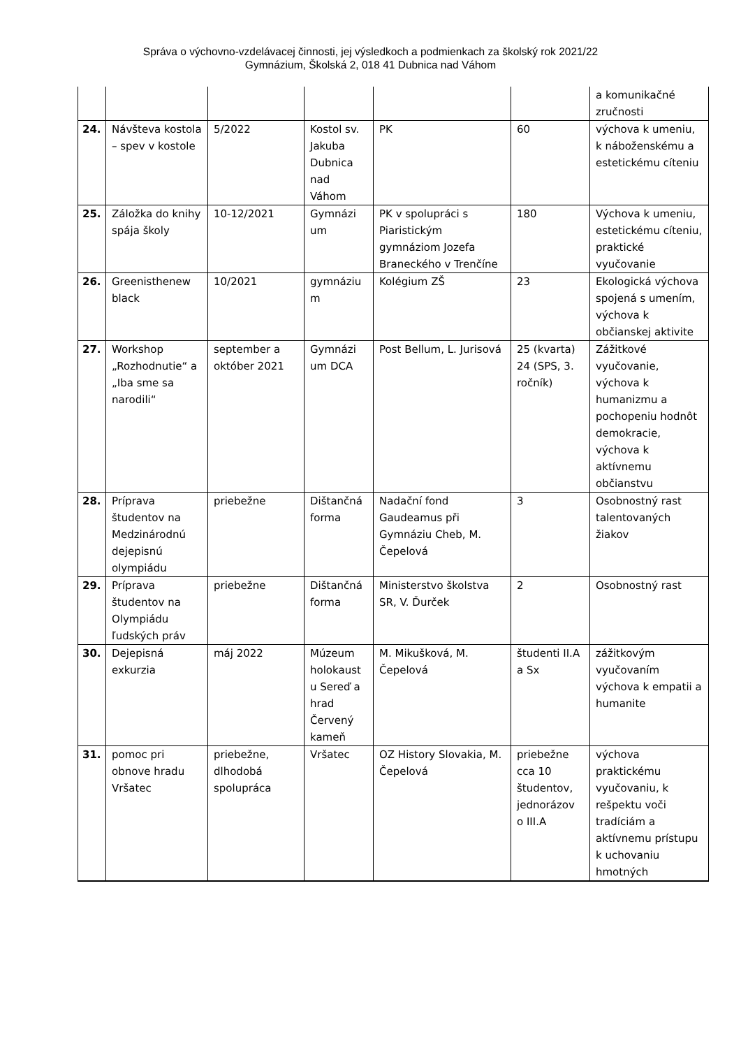Správa o výchovno-vzdelávacej činnosti, jej výsledkoch a podmienkach za školský rok 2021/22
Gymnázium, Školská 2, 018 41 Dubnica nad Váhom
| | | | | | | a komunikačné zručnosti |
| 24. | Návšteva kostola – spev v kostole | 5/2022 | Kostol sv. Jakuba Dubnica nad Váhom | PK | 60 | výchova k umeniu, k náboženskému a estetickému cíteniu |
| 25. | Záložka do knihy spája školy | 10-12/2021 | Gymnázi um | PK v spolupráci s Piaristickým gymnáziom Jozefa Braneckého v Trenčíne | 180 | Výchova k umeniu, estetickému cíteniu, praktické vyučovanie |
| 26. | Greenisthenew black | 10/2021 | gymnáziu m | Kolégium ZŠ | 23 | Ekologická výchova spojená s umením, výchova k občianskej aktivite |
| 27. | Workshop „Rozhodnutie“ a „Iba sme sa narodili“ | september a október 2021 | Gymnázi um DCA | Post Bellum, L. Jurisová | 25 (kvarta) 24 (SPS, 3. ročník) | Zážitkové vyučovanie, výchova k humanizmu a pochopeniu hodnôt demokracie, výchova k aktívnemu občianstvu |
| 28. | Príprava študentov na Medzinárodnú dejepisnú olympiádu | priebežne | Dištančná forma | Nadační fond Gaudeamus při Gymnáziu Cheb, M. Čepelová | 3 | Osobnostný rast talentovaných žiakov |
| 29. | Príprava študentov na Olympiádu ľudských práv | priebežne | Dištančná forma | Ministerstvo školstva SR, V. Ďurček | 2 | Osobnostný rast |
| 30. | Dejepisná exkurzia | máj 2022 | Múzeum holokaust u Sereď a hrad Červený kameň | M. Mikušková, M. Čepelová | študenti II.A a Sx | zážitkovým vyučovaním výchova k empatii a humanite |
| 31. | pomoc pri obnove hradu Vršatec | priebežne, dlhodobá spolupráca | Vršatec | OZ History Slovakia, M. Čepelová | priebežne cca 10 študentov, jednorázov o III.A | výchova praktickému vyučovaniu, k rešpektu voči tradíciám a aktívnemu prístupu k uchovaniu hmotných |